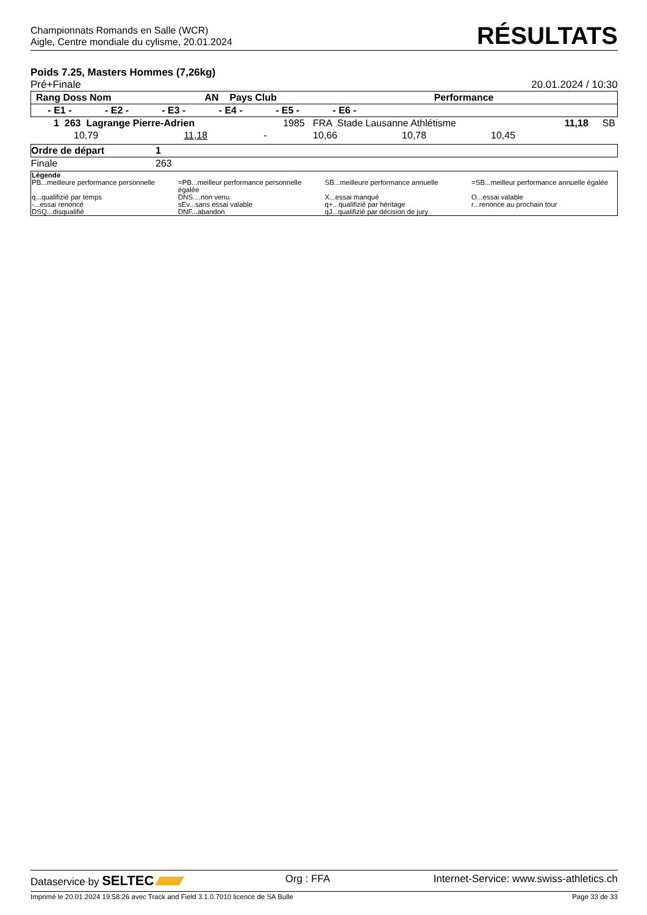Championnats Romands en Salle (WCR)
Aigle, Centre mondiale du cylisme, 20.01.2024
RÉSULTATS
Poids 7.25, Masters Hommes (7,26kg)
Pré+Finale 20.01.2024 / 10:30
| Rang Doss Nom | | | AN Pays Club | | | Performance |
| --- | --- | --- | --- | --- | --- | --- |
| - E1 - | - E2 - | - E3 - | - E4 - | - E5 - | - E6 - | |
| 1 263 Lagrange Pierre-Adrien | | | 1985 FRA Stade Lausanne Athlétisme | | | 11,18 | SB |
| 10,79 | 11,18 | - | 10,66 | 10,78 | 10,45 | | |
| Ordre de départ | 1 |
| Finale | 263 |
| Légende | | | |
| PB...meilleure performance personnelle | =PB...meilleur performance personnelle égalée | SB...meilleure performance annuelle | =SB...meilleur performance annuelle égalée |
| q...qualifizié par temps | DNS....non venu | X...essai manqué | O...essai valable |
| -...essai renoncé | sEv...sans essai valable | q+...qualifizié par héritage | r...renonce au prochain tour |
| DSQ...disqualifié | DNF...abandon | qJ...qualifizié par décision de jury | |
Dataservice by SELTEC Org : FFA Internet-Service: www.swiss-athletics.ch
Imprimé le 20.01.2024 19:58:26 avec Track and Field 3.1.0.7010 licence de SA Bulle Page 33 de 33